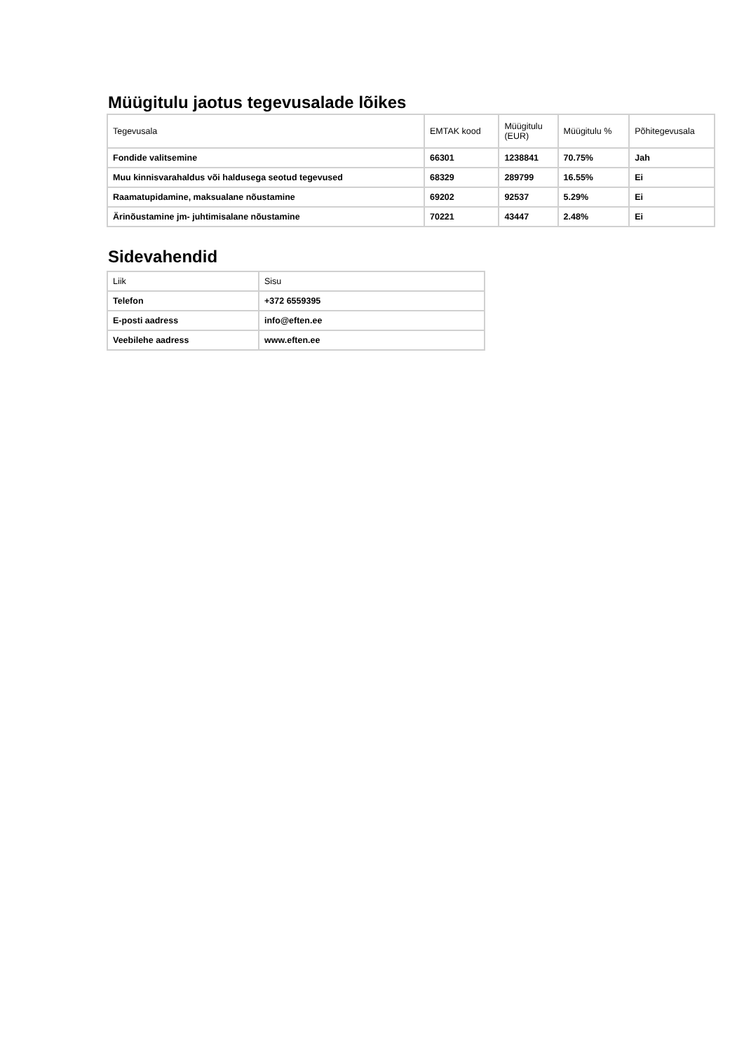Müügitulu jaotus tegevusalade lõikes
| Tegevusala | EMTAK kood | Müügitulu (EUR) | Müügitulu % | Põhitegevusala |
| --- | --- | --- | --- | --- |
| Fondide valitsemine | 66301 | 1238841 | 70.75% | Jah |
| Muu kinnisvarahaldus või haldusega seotud tegevused | 68329 | 289799 | 16.55% | Ei |
| Raamatupidamine, maksualane nõustamine | 69202 | 92537 | 5.29% | Ei |
| Ärinõustamine jm- juhtimisalane nõustamine | 70221 | 43447 | 2.48% | Ei |
Sidevahendid
| Liik | Sisu |
| --- | --- |
| Telefon | +372 6559395 |
| E-posti aadress | info@eften.ee |
| Veebilehe aadress | www.eften.ee |